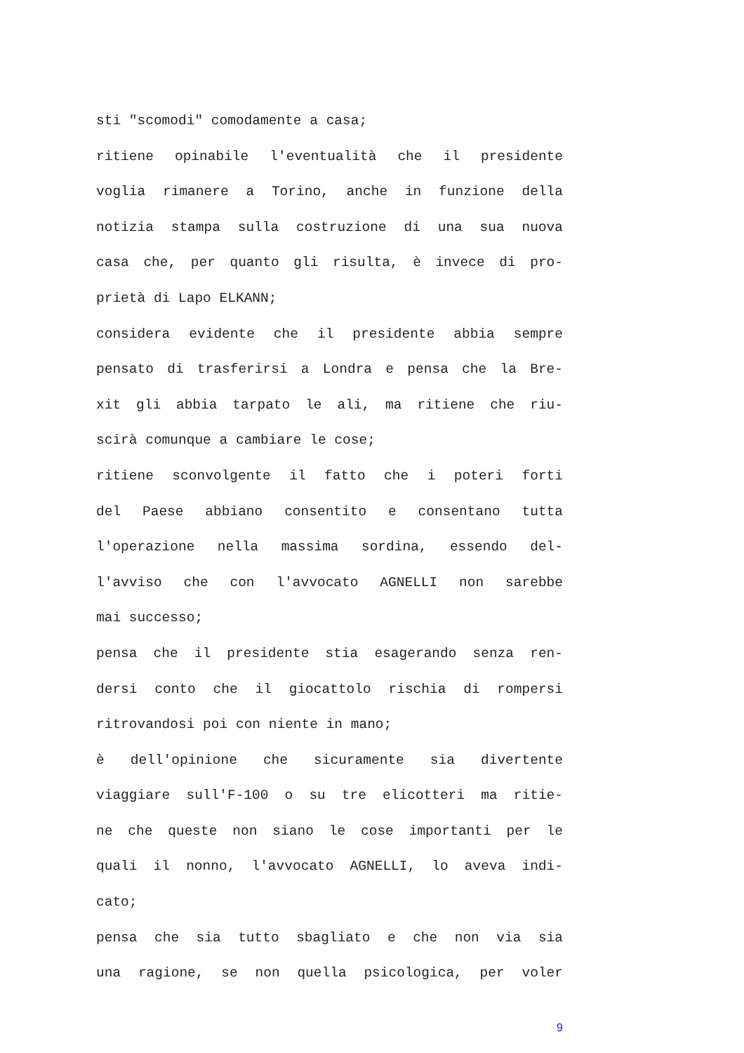sti "scomodi" comodamente a casa;
ritiene opinabile l'eventualità che il presidente
voglia rimanere a Torino, anche in funzione della
notizia stampa sulla costruzione di una sua nuova
casa che, per quanto gli risulta, è invece di pro-
prietà di Lapo ELKANN;
considera evidente che il presidente abbia sempre
pensato di trasferirsi a Londra e pensa che la Bre-
xit gli abbia tarpato le ali, ma ritiene che riu-
scirà comunque a cambiare le cose;
ritiene sconvolgente il fatto che i poteri forti
del Paese abbiano consentito e consentano tutta
l'operazione nella massima sordina, essendo del-
l'avviso che con l'avvocato AGNELLI non sarebbe
mai successo;
pensa che il presidente stia esagerando senza ren-
dersi conto che il giocattolo rischia di rompersi
ritrovandosi poi con niente in mano;
è dell'opinione che sicuramente sia divertente
viaggiare sull'F-100 o su tre elicotteri ma ritie-
ne che queste non siano le cose importanti per le
quali il nonno, l'avvocato AGNELLI, lo aveva indi-
cato;
pensa che sia tutto sbagliato e che non via sia
una ragione, se non quella psicologica, per voler
9